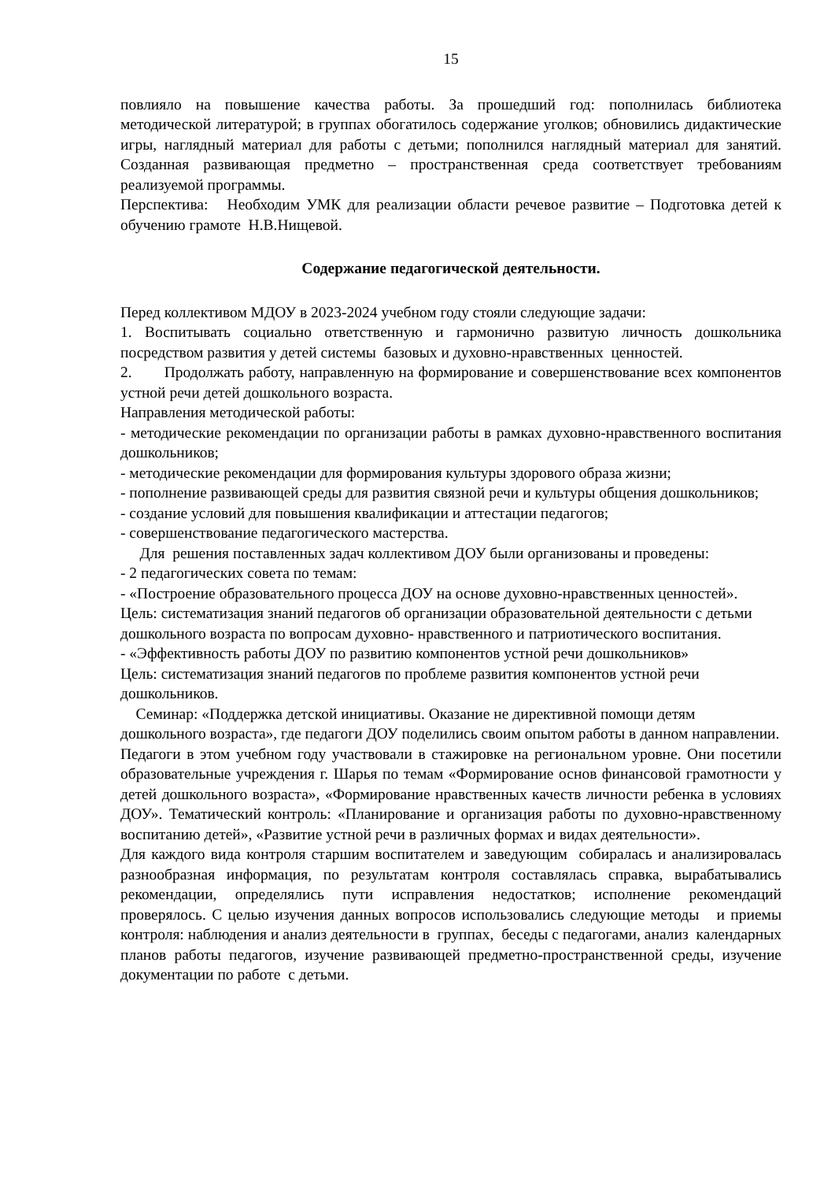15
повлияло на повышение качества работы. За прошедший год: пополнилась библиотека методической литературой; в группах обогатилось содержание уголков; обновились дидактические игры, наглядный материал для работы с детьми; пополнился наглядный материал для занятий. Созданная развивающая предметно – пространственная среда соответствует требованиям реализуемой программы.
Перспектива: Необходим УМК для реализации области речевое развитие – Подготовка детей к обучению грамоте Н.В.Нищевой.
Содержание педагогической деятельности.
Перед коллективом МДОУ в 2023-2024 учебном году стояли следующие задачи:
1. Воспитывать социально ответственную и гармонично развитую личность дошкольника посредством развития у детей системы базовых и духовно-нравственных ценностей.
2. Продолжать работу, направленную на формирование и совершенствование всех компонентов устной речи детей дошкольного возраста.
Направления методической работы:
- методические рекомендации по организации работы в рамках духовно-нравственного воспитания дошкольников;
- методические рекомендации для формирования культуры здорового образа жизни;
- пополнение развивающей среды для развития связной речи и культуры общения дошкольников;
- создание условий для повышения квалификации и аттестации педагогов;
- совершенствование педагогического мастерства.
Для решения поставленных задач коллективом ДОУ были организованы и проведены:
- 2 педагогических совета по темам:
- «Построение образовательного процесса ДОУ на основе духовно-нравственных ценностей».
Цель: систематизация знаний педагогов об организации образовательной деятельности с детьми дошкольного возраста по вопросам духовно- нравственного и патриотического воспитания.
- «Эффективность работы ДОУ по развитию компонентов устной речи дошкольников»
Цель: систематизация знаний педагогов по проблеме развития компонентов устной речи дошкольников.
Семинар: «Поддержка детской инициативы. Оказание не директивной помощи детям дошкольного возраста», где педагоги ДОУ поделились своим опытом работы в данном направлении.
Педагоги в этом учебном году участвовали в стажировке на региональном уровне. Они посетили образовательные учреждения г. Шарья по темам «Формирование основ финансовой грамотности у детей дошкольного возраста», «Формирование нравственных качеств личности ребенка в условиях ДОУ». Тематический контроль: «Планирование и организация работы по духовно-нравственному воспитанию детей», «Развитие устной речи в различных формах и видах деятельности».
Для каждого вида контроля старшим воспитателем и заведующим собиралась и анализировалась разнообразная информация, по результатам контроля составлялась справка, вырабатывались рекомендации, определялись пути исправления недостатков; исполнение рекомендаций проверялось. С целью изучения данных вопросов использовались следующие методы и приемы контроля: наблюдения и анализ деятельности в группах, беседы с педагогами, анализ календарных планов работы педагогов, изучение развивающей предметно-пространственной среды, изучение документации по работе с детьми.